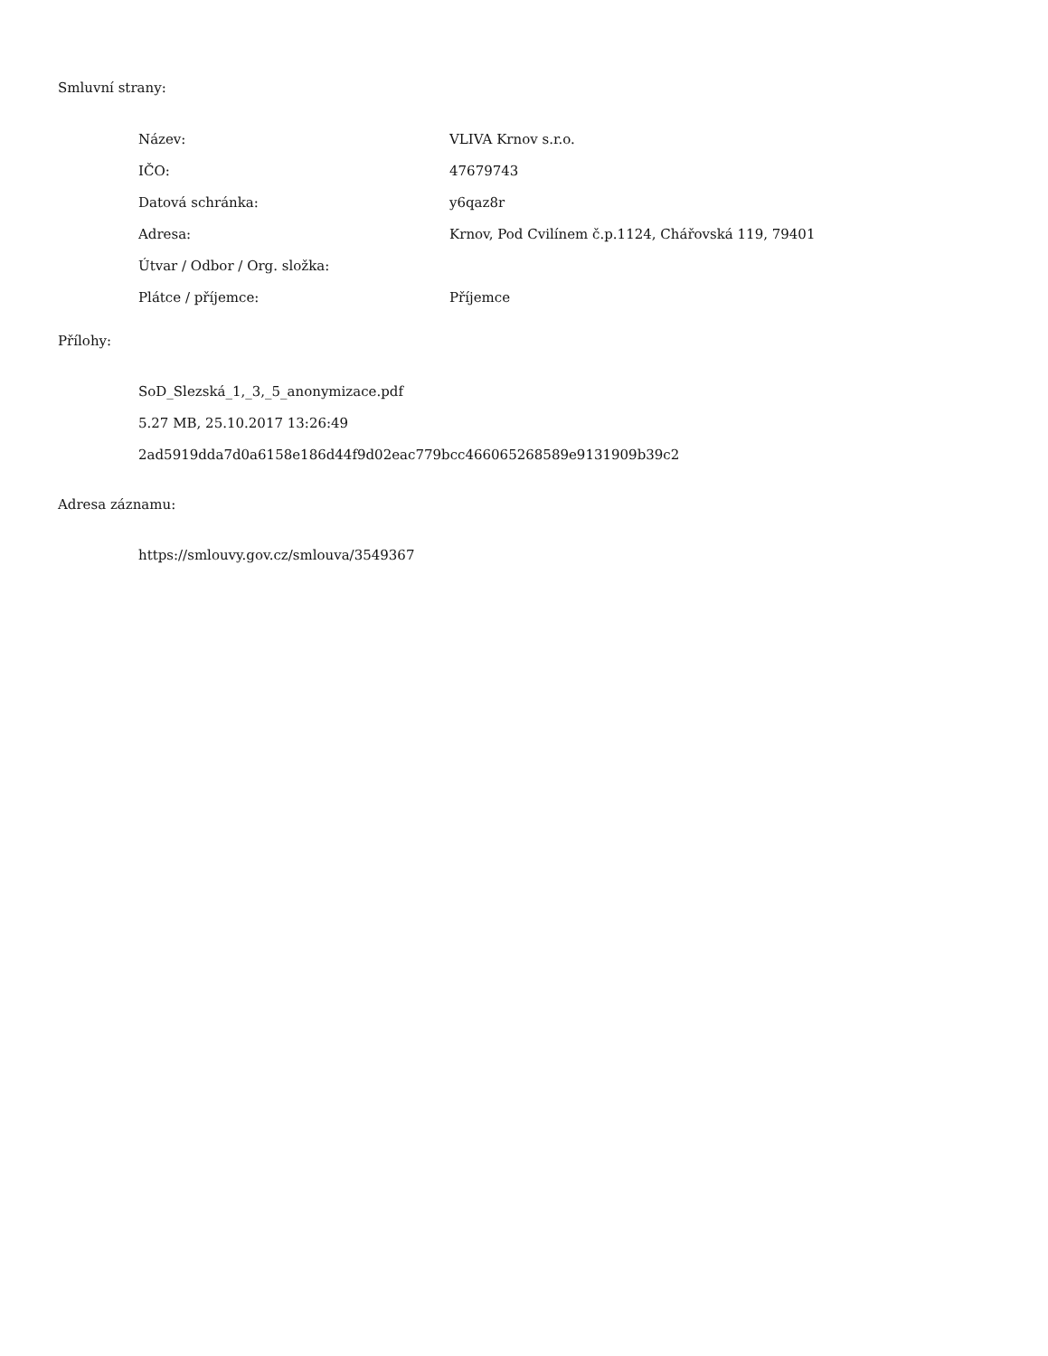Smluvní strany:
| Název: | VLIVA Krnov s.r.o. |
| IČO: | 47679743 |
| Datová schránka: | y6qaz8r |
| Adresa: | Krnov, Pod Cvilínem č.p.1124, Chářovská 119, 79401 |
| Útvar / Odbor / Org. složka: | |
| Plátce / příjemce: | Příjemce |
Přílohy:
SoD_Slezská_1,_3,_5_anonymizace.pdf
5.27 MB, 25.10.2017 13:26:49
2ad5919dda7d0a6158e186d44f9d02eac779bcc466065268589e9131909b39c2
Adresa záznamu:
https://smlouvy.gov.cz/smlouva/3549367